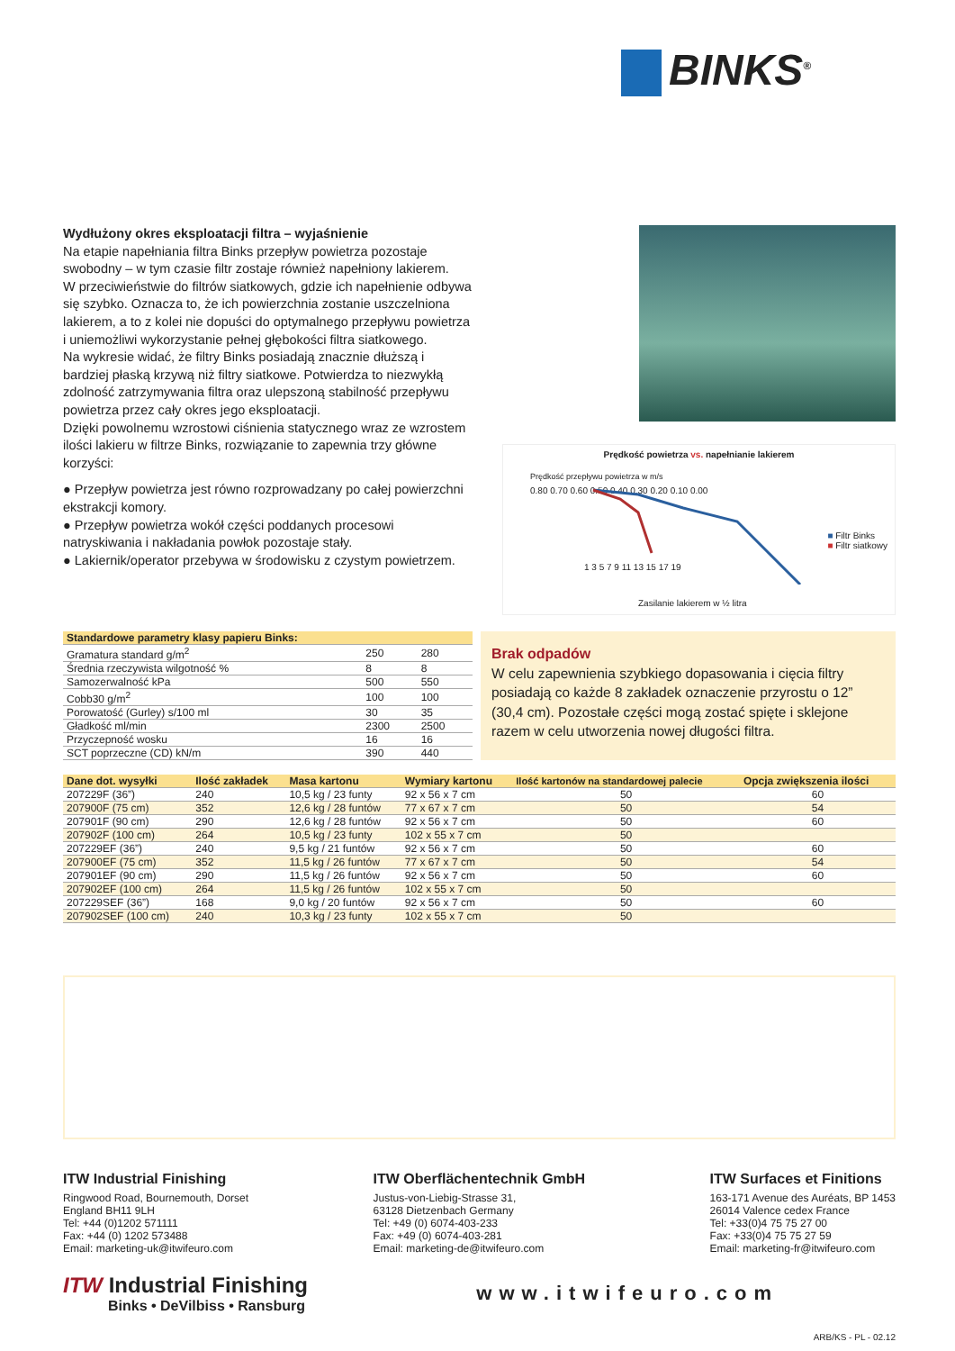BINKS<sup>®</sup>
Wydłużony okres eksploatacji filtra – wyjaśnienie
Na etapie napełniania filtra Binks przepływ powietrza pozostaje swobodny – w tym czasie filtr zostaje również napełniony lakierem.
W przeciwieństwie do filtrów siatkowych, gdzie ich napełnienie odbywa się szybko. Oznacza to, że ich powierzchnia zostanie uszczelniona lakierem, a to z kolei nie dopuści do optymalnego przepływu powietrza i uniemożliwi wykorzystanie pełnej głębokości filtra siatkowego.
Na wykresie widać, że filtry Binks posiadają znacznie dłuższą i bardziej płaską krzywą niż filtry siatkowe. Potwierdza to niezwykłą zdolność zatrzymywania filtra oraz ulepszoną stabilność przepływu powietrza przez cały okres jego eksploatacji.
Dzięki powolnemu wzrostowi ciśnienia statycznego wraz ze wzrostem ilości lakieru w filtrze Binks, rozwiązanie to zapewnia trzy główne korzyści:
● Przepływ powietrza jest równo rozprowadzany po całej powierzchni ekstrakcji komory.
● Przepływ powietrza wokół części poddanych procesowi natryskiwania i nakładania powłok pozostaje stały.
● Lakiernik/operator przebywa w środowisku z czystym powietrzem.
Prędkość powietrza vs. napełnianie lakierem
0.80 0.70 0.60 0.50 0.40 0.30 0.20 0.10 0.00
Prędkość przepływu powietrza w m/s
1 3 5 7 9 11 13 15 17 19
■ Filtr Binks
■ Filtr siatkowy
Zasilanie lakierem w ½ litra
| Standardowe parametry klasy papieru Binks: | | |
| --- | --- | --- |
| Gramatura standard g/m<sup>2</sup> | 250 | 280 |
| Średnia rzeczywista wilgotność % | 8 | 8 |
| Samozerwalność kPa | 500 | 550 |
| Cobb30 g/m<sup>2</sup> | 100 | 100 |
| Porowatość (Gurley) s/100 ml | 30 | 35 |
| Gładkość ml/min | 2300 | 2500 |
| Przyczepność wosku | 16 | 16 |
| SCT poprzeczne (CD) kN/m | 390 | 440 |
Brak odpadów
W celu zapewnienia szybkiego dopasowania i cięcia filtry posiadają co każde 8 zakładek oznaczenie przyrostu o 12” (30,4 cm). Pozostałe części mogą zostać spięte i sklejone razem w celu utworzenia nowej długości filtra.
| Dane dot. wysyłki | Ilość zakładek | Masa kartonu | Wymiary kartonu | Ilość kartonów na standardowej palecie | Opcja zwiększenia ilości |
| --- | --- | --- | --- | --- | --- |
| 207229F (36”) | 240 | 10,5 kg / 23 funty | 92 x 56 x 7 cm | 50 | 60 |
| 207900F (75 cm) | 352 | 12,6 kg / 28 funtów | 77 x 67 x 7 cm | 50 | 54 |
| 207901F (90 cm) | 290 | 12,6 kg / 28 funtów | 92 x 56 x 7 cm | 50 | 60 |
| 207902F (100 cm) | 264 | 10,5 kg / 23 funty | 102 x 55 x 7 cm | 50 | |
| 207229EF (36”) | 240 | 9,5 kg / 21 funtów | 92 x 56 x 7 cm | 50 | 60 |
| 207900EF (75 cm) | 352 | 11,5 kg / 26 funtów | 77 x 67 x 7 cm | 50 | 54 |
| 207901EF (90 cm) | 290 | 11,5 kg / 26 funtów | 92 x 56 x 7 cm | 50 | 60 |
| 207902EF (100 cm) | 264 | 11,5 kg / 26 funtów | 102 x 55 x 7 cm | 50 | |
| 207229SEF (36”) | 168 | 9,0 kg / 20 funtów | 92 x 56 x 7 cm | 50 | 60 |
| 207902SEF (100 cm) | 240 | 10,3 kg / 23 funty | 102 x 55 x 7 cm | 50 | |
ITW Industrial Finishing
Ringwood Road, Bournemouth, Dorset
England BH11 9LH
Tel: +44 (0)1202 571111
Fax: +44 (0) 1202 573488
Email: marketing-uk@itwifeuro.com
ITW Oberflächentechnik GmbH
Justus-von-Liebig-Strasse 31,
63128 Dietzenbach Germany
Tel: +49 (0) 6074-403-233
Fax: +49 (0) 6074-403-281
Email: marketing-de@itwifeuro.com
ITW Surfaces et Finitions
163-171 Avenue des Auréats, BP 1453
26014 Valence cedex France
Tel: +33(0)4 75 75 27 00
Fax: +33(0)4 75 75 27 59
Email: marketing-fr@itwifeuro.com
ITW Industrial Finishing
Binks • DeVilbiss • Ransburg
www.itwifeuro.com
ARB/KS - PL - 02.12